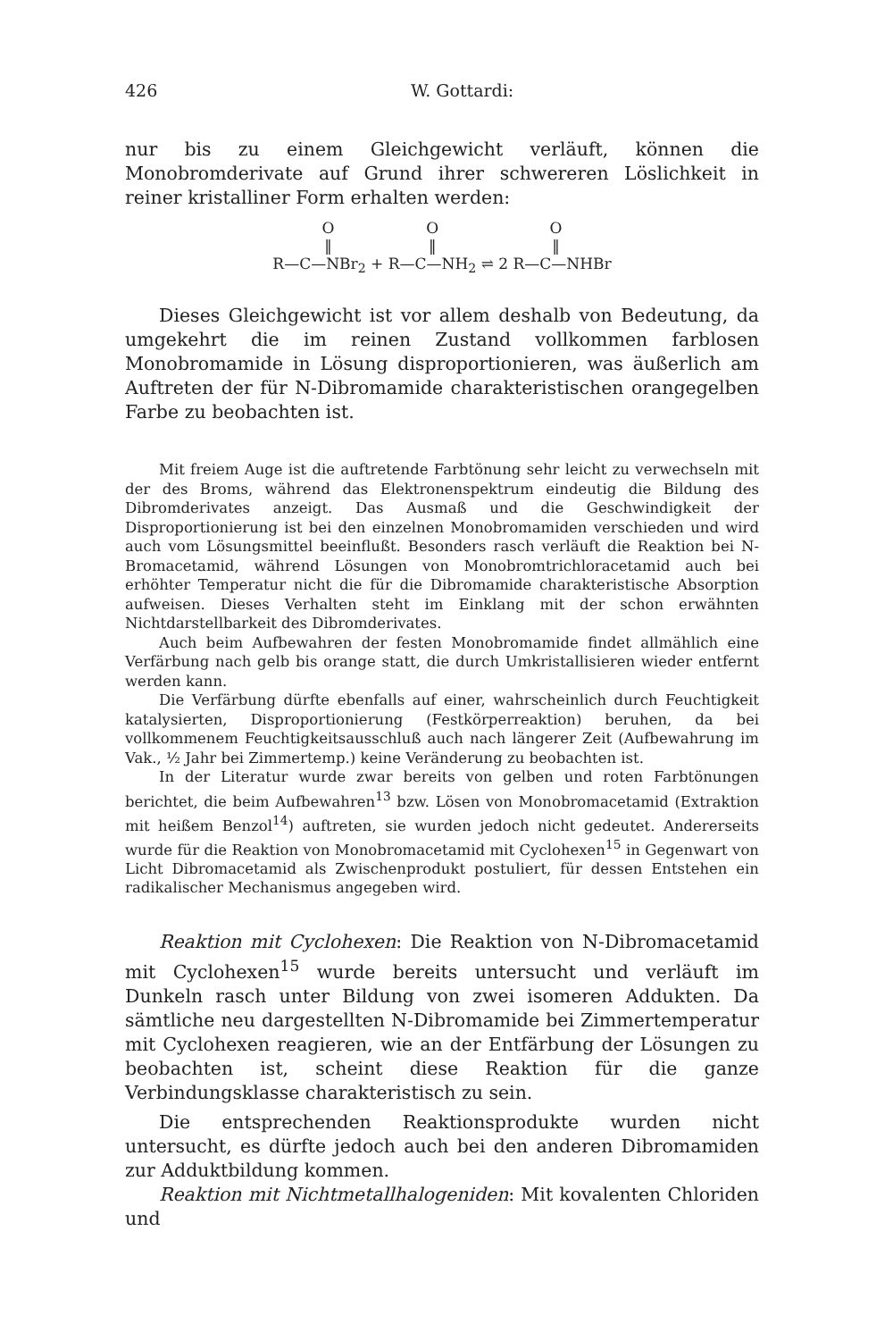426 W. Gottardi:
nur bis zu einem Gleichgewicht verläuft, können die Monobromderivate auf Grund ihrer schwereren Löslichkeit in reiner kristalliner Form erhalten werden:
O O O
‖ ‖ ‖
R—C—NBr<sub>2</sub> + R—C—NH<sub>2</sub> ⇌ 2 R—C—NHBr
Dieses Gleichgewicht ist vor allem deshalb von Bedeutung, da umgekehrt die im reinen Zustand vollkommen farblosen Monobromamide in Lösung disproportionieren, was äußerlich am Auftreten der für N-Dibromamide charakteristischen orangegelben Farbe zu beobachten ist.
Mit freiem Auge ist die auftretende Farbtönung sehr leicht zu verwechseln mit der des Broms, während das Elektronenspektrum eindeutig die Bildung des Dibromderivates anzeigt. Das Ausmaß und die Geschwindigkeit der Disproportionierung ist bei den einzelnen Monobromamiden verschieden und wird auch vom Lösungsmittel beeinflußt. Besonders rasch verläuft die Reaktion bei N-Bromacetamid, während Lösungen von Monobromtrichloracetamid auch bei erhöhter Temperatur nicht die für die Dibromamide charakteristische Absorption aufweisen. Dieses Verhalten steht im Einklang mit der schon erwähnten Nichtdarstellbarkeit des Dibromderivates.
Auch beim Aufbewahren der festen Monobromamide findet allmählich eine Verfärbung nach gelb bis orange statt, die durch Umkristallisieren wieder entfernt werden kann.
Die Verfärbung dürfte ebenfalls auf einer, wahrscheinlich durch Feuchtigkeit katalysierten, Disproportionierung (Festkörperreaktion) beruhen, da bei vollkommenem Feuchtigkeitsausschluß auch nach längerer Zeit (Aufbewahrung im Vak., ½ Jahr bei Zimmertemp.) keine Veränderung zu beobachten ist.
In der Literatur wurde zwar bereits von gelben und roten Farbtönungen berichtet, die beim Aufbewahren<sup>13</sup> bzw. Lösen von Monobromacetamid (Extraktion mit heißem Benzol<sup>14</sup>) auftreten, sie wurden jedoch nicht gedeutet. Andererseits wurde für die Reaktion von Monobromacetamid mit Cyclohexen<sup>15</sup> in Gegenwart von Licht Dibromacetamid als Zwischenprodukt postuliert, für dessen Entstehen ein radikalischer Mechanismus angegeben wird.
Reaktion mit Cyclohexen: Die Reaktion von N-Dibromacetamid mit Cyclohexen<sup>15</sup> wurde bereits untersucht und verläuft im Dunkeln rasch unter Bildung von zwei isomeren Addukten. Da sämtliche neu dargestellten N-Dibromamide bei Zimmertemperatur mit Cyclohexen reagieren, wie an der Entfärbung der Lösungen zu beobachten ist, scheint diese Reaktion für die ganze Verbindungsklasse charakteristisch zu sein.
Die entsprechenden Reaktionsprodukte wurden nicht untersucht, es dürfte jedoch auch bei den anderen Dibromamiden zur Adduktbildung kommen.
Reaktion mit Nichtmetallhalogeniden: Mit kovalenten Chloriden und